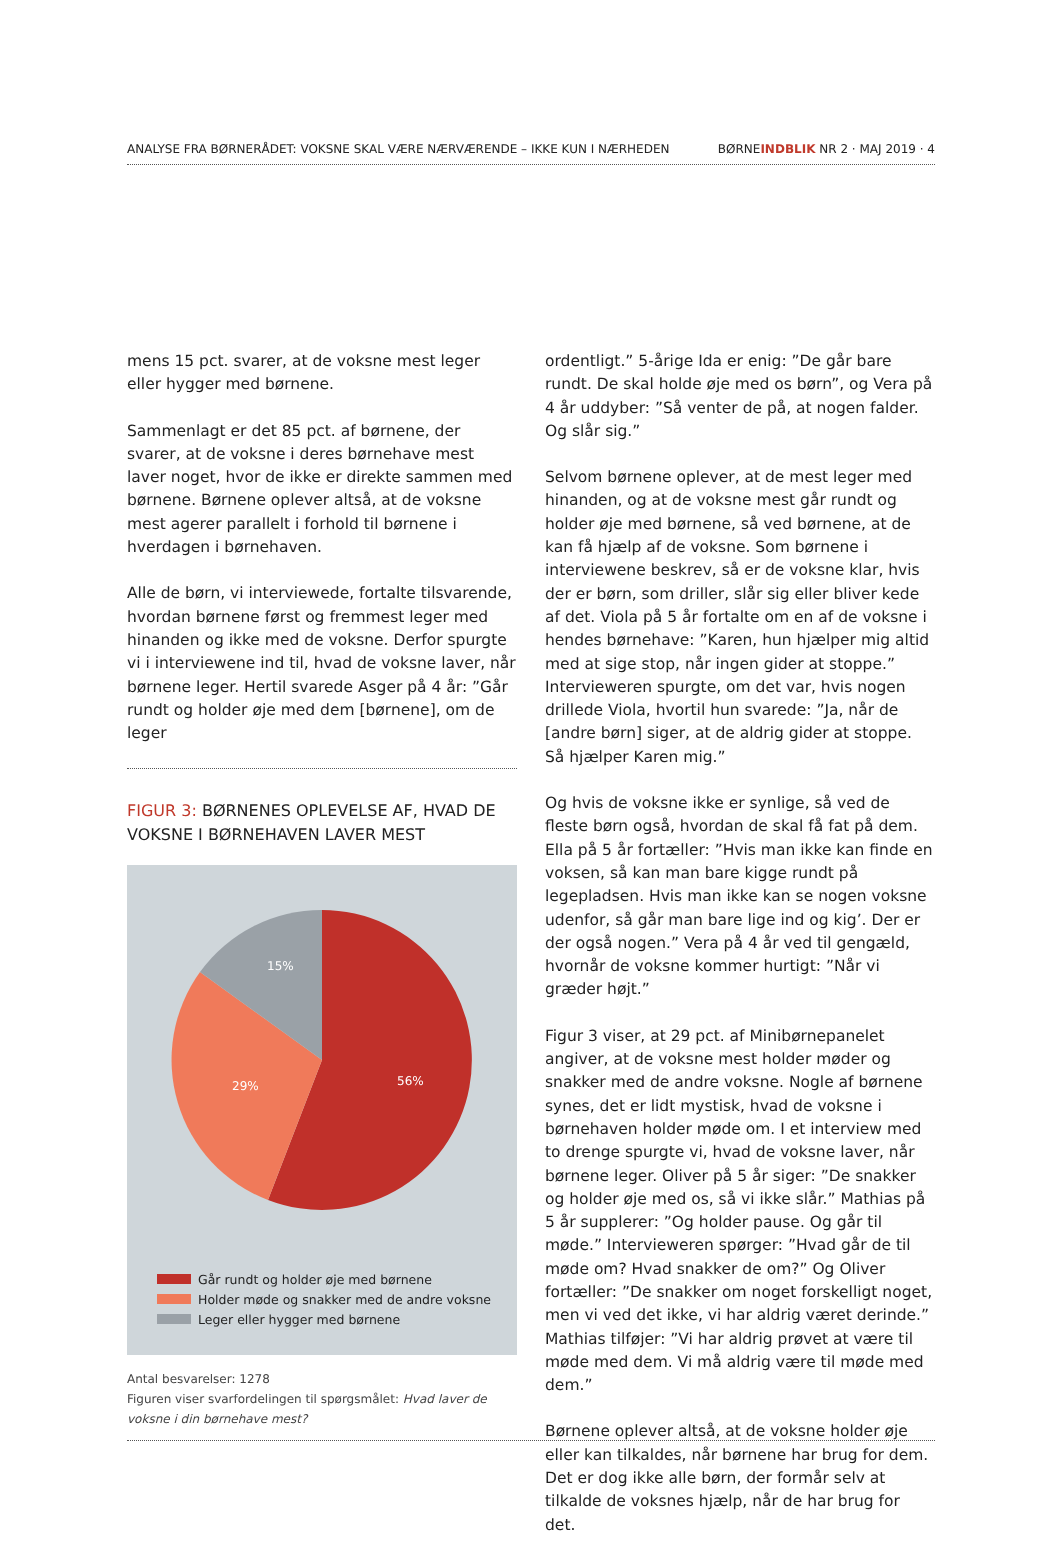ANALYSE FRA BØRNERÅDET: VOKSNE SKAL VÆRE NÆRVÆRENDE – IKKE KUN I NÆRHEDEN BØRNEINDBLIK NR 2 · MAJ 2019 · 4
mens 15 pct. svarer, at de voksne mest leger eller hygger med børnene.
Sammenlagt er det 85 pct. af børnene, der svarer, at de voksne i deres børnehave mest laver noget, hvor de ikke er direkte sammen med børnene. Børnene oplever altså, at de voksne mest agerer parallelt i forhold til børnene i hverdagen i børnehaven.
Alle de børn, vi interviewede, fortalte tilsvarende, hvordan børnene først og fremmest leger med hinanden og ikke med de voksne. Derfor spurgte vi i interviewene ind til, hvad de voksne laver, når børnene leger. Hertil svarede Asger på 4 år: ”Går rundt og holder øje med dem [børnene], om de leger
FIGUR 3: BØRNENES OPLEVELSE AF, HVAD DE VOKSNE I BØRNEHAVEN LAVER MEST
56%
29%
15%
Går rundt og holder øje med børnene
Holder møde og snakker med de andre voksne
Leger eller hygger med børnene
Antal besvarelser: 1278
Figuren viser svarfordelingen til spørgsmålet: Hvad laver de voksne i din børnehave mest?
ordentligt.” 5-årige Ida er enig: ”De går bare rundt. De skal holde øje med os børn”, og Vera på 4 år uddyber: ”Så venter de på, at nogen falder. Og slår sig.”
Selvom børnene oplever, at de mest leger med hinanden, og at de voksne mest går rundt og holder øje med børnene, så ved børnene, at de kan få hjælp af de voksne. Som børnene i interviewene beskrev, så er de voksne klar, hvis der er børn, som driller, slår sig eller bliver kede af det. Viola på 5 år fortalte om en af de voksne i hendes børnehave: ”Karen, hun hjælper mig altid med at sige stop, når ingen gider at stoppe.” Intervieweren spurgte, om det var, hvis nogen drillede Viola, hvortil hun svarede: ”Ja, når de [andre børn] siger, at de aldrig gider at stoppe. Så hjælper Karen mig.”
Og hvis de voksne ikke er synlige, så ved de fleste børn også, hvordan de skal få fat på dem. Ella på 5 år fortæller: ”Hvis man ikke kan finde en voksen, så kan man bare kigge rundt på legepladsen. Hvis man ikke kan se nogen voksne udenfor, så går man bare lige ind og kig’. Der er der også nogen.” Vera på 4 år ved til gengæld, hvornår de voksne kommer hurtigt: ”Når vi græder højt.”
Figur 3 viser, at 29 pct. af Minibørnepanelet angiver, at de voksne mest holder møder og snakker med de andre voksne. Nogle af børnene synes, det er lidt mystisk, hvad de voksne i børnehaven holder møde om. I et interview med to drenge spurgte vi, hvad de voksne laver, når børnene leger. Oliver på 5 år siger: ”De snakker og holder øje med os, så vi ikke slår.” Mathias på 5 år supplerer: ”Og holder pause. Og går til møde.” Intervieweren spørger: ”Hvad går de til møde om? Hvad snakker de om?” Og Oliver fortæller: ”De snakker om noget forskelligt noget, men vi ved det ikke, vi har aldrig været derinde.” Mathias tilføjer: ”Vi har aldrig prøvet at være til møde med dem. Vi må aldrig være til møde med dem.”
Børnene oplever altså, at de voksne holder øje eller kan tilkaldes, når børnene har brug for dem. Det er dog ikke alle børn, der formår selv at tilkalde de voksnes hjælp, når de har brug for det.